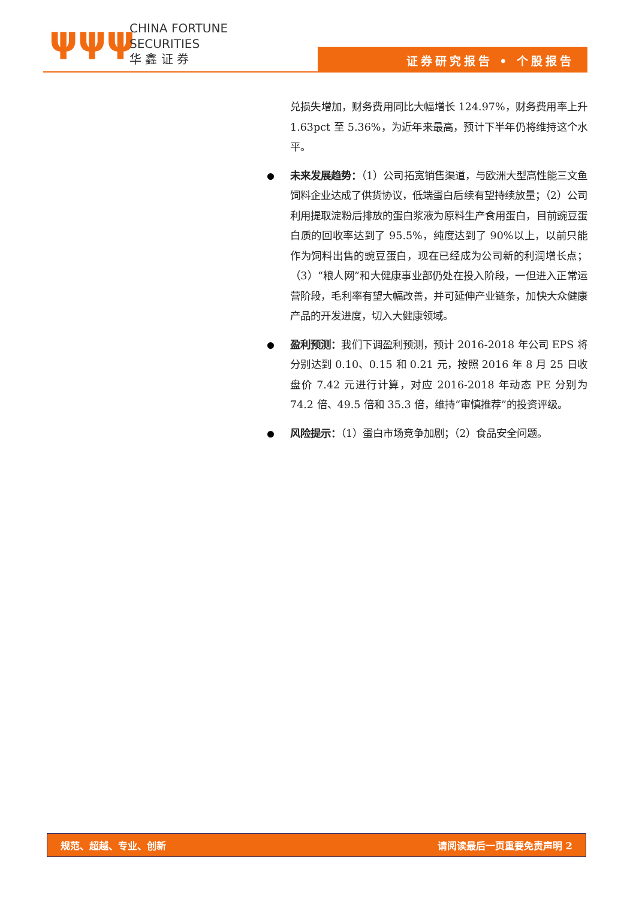ψψψ
CHINA FORTUNE
SECURITIES
华 鑫 证 券
证券研究报告 • 个股报告
兑损失增加，财务费用同比大幅增长 124.97%，财务费用率上升 1.63pct 至 5.36%，为近年来最高，预计下半年仍将维持这个水平。
未来发展趋势：（1）公司拓宽销售渠道，与欧洲大型高性能三文鱼饲料企业达成了供货协议，低端蛋白后续有望持续放量；（2）公司利用提取淀粉后排放的蛋白浆液为原料生产食用蛋白，目前豌豆蛋白质的回收率达到了 95.5%，纯度达到了 90%以上，以前只能作为饲料出售的豌豆蛋白，现在已经成为公司新的利润增长点；（3）“粮人网”和大健康事业部仍处在投入阶段，一但进入正常运营阶段，毛利率有望大幅改善，并可延伸产业链条，加快大众健康产品的开发进度，切入大健康领域。
盈利预测：我们下调盈利预测，预计 2016-2018 年公司 EPS 将分别达到 0.10、0.15 和 0.21 元，按照 2016 年 8 月 25 日收盘价 7.42 元进行计算，对应 2016-2018 年动态 PE 分别为 74.2 倍、49.5 倍和 35.3 倍，维持“审慎推荐”的投资评级。
风险提示：（1）蛋白市场竞争加剧；（2）食品安全问题。
规范、超越、专业、创新 请阅读最后一页重要免责声明 2